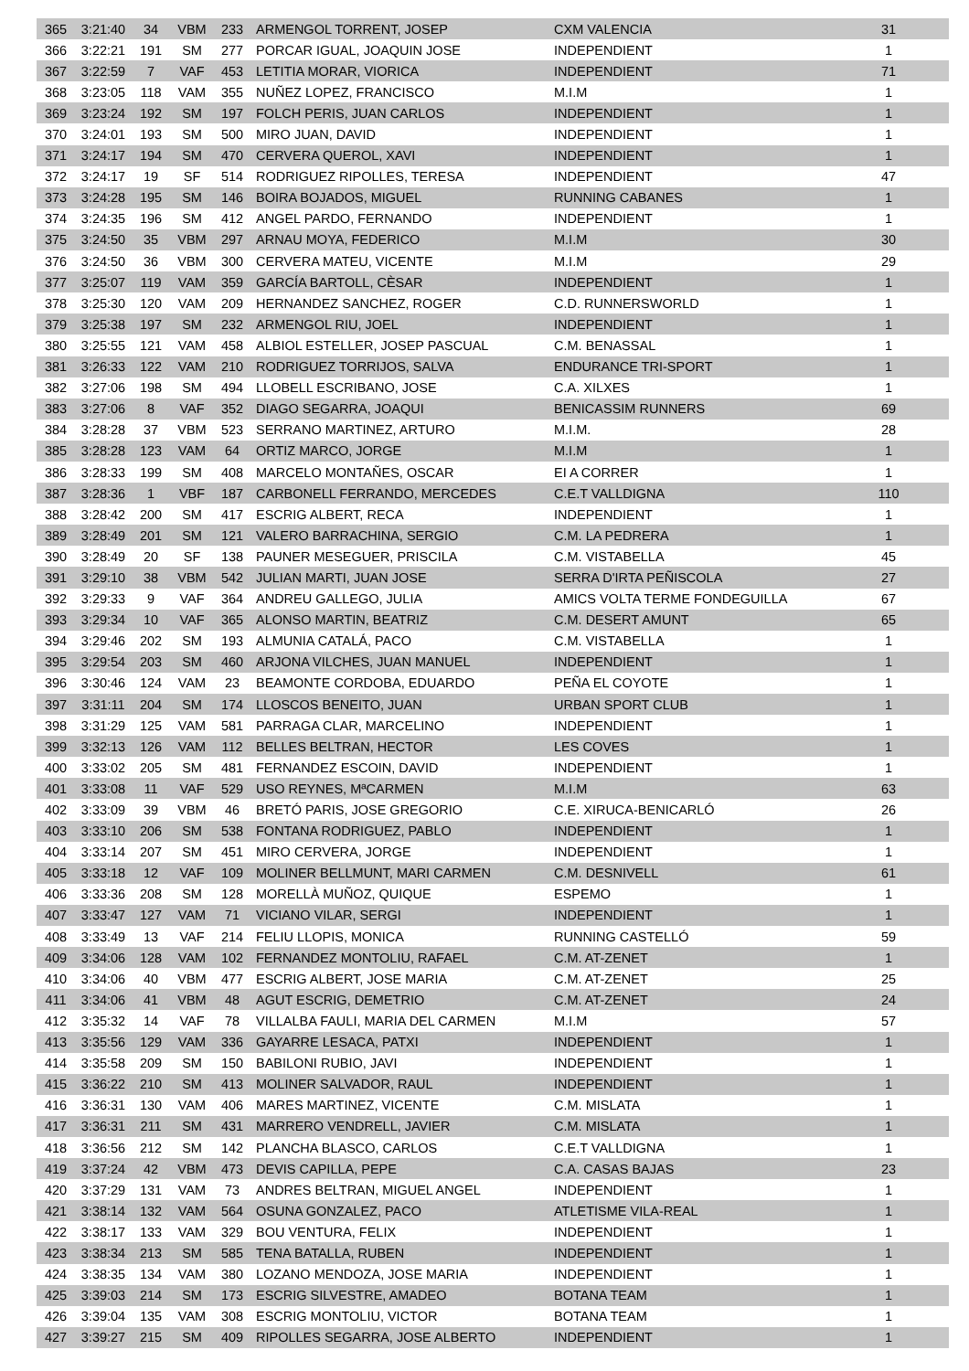| 365 | 3:21:40 | 34 | VBM | 233 | ARMENGOL TORRENT, JOSEP | CXM VALENCIA | 31 |
| 366 | 3:22:21 | 191 | SM | 277 | PORCAR IGUAL, JOAQUIN JOSE | INDEPENDIENT | 1 |
| 367 | 3:22:59 | 7 | VAF | 453 | LETITIA MORAR, VIORICA | INDEPENDIENT | 71 |
| 368 | 3:23:05 | 118 | VAM | 355 | NUÑEZ LOPEZ, FRANCISCO | M.I.M | 1 |
| 369 | 3:23:24 | 192 | SM | 197 | FOLCH PERIS, JUAN CARLOS | INDEPENDIENT | 1 |
| 370 | 3:24:01 | 193 | SM | 500 | MIRO JUAN, DAVID | INDEPENDIENT | 1 |
| 371 | 3:24:17 | 194 | SM | 470 | CERVERA QUEROL, XAVI | INDEPENDIENT | 1 |
| 372 | 3:24:17 | 19 | SF | 514 | RODRIGUEZ RIPOLLES, TERESA | INDEPENDIENT | 47 |
| 373 | 3:24:28 | 195 | SM | 146 | BOIRA BOJADOS, MIGUEL | RUNNING CABANES | 1 |
| 374 | 3:24:35 | 196 | SM | 412 | ANGEL PARDO, FERNANDO | INDEPENDIENT | 1 |
| 375 | 3:24:50 | 35 | VBM | 297 | ARNAU MOYA, FEDERICO | M.I.M | 30 |
| 376 | 3:24:50 | 36 | VBM | 300 | CERVERA MATEU, VICENTE | M.I.M | 29 |
| 377 | 3:25:07 | 119 | VAM | 359 | GARCÍA BARTOLL, CÈSAR | INDEPENDIENT | 1 |
| 378 | 3:25:30 | 120 | VAM | 209 | HERNANDEZ SANCHEZ, ROGER | C.D. RUNNERSWORLD | 1 |
| 379 | 3:25:38 | 197 | SM | 232 | ARMENGOL RIU, JOEL | INDEPENDIENT | 1 |
| 380 | 3:25:55 | 121 | VAM | 458 | ALBIOL ESTELLER, JOSEP PASCUAL | C.M. BENASSAL | 1 |
| 381 | 3:26:33 | 122 | VAM | 210 | RODRIGUEZ TORRIJOS, SALVA | ENDURANCE TRI-SPORT | 1 |
| 382 | 3:27:06 | 198 | SM | 494 | LLOBELL ESCRIBANO, JOSE | C.A. XILXES | 1 |
| 383 | 3:27:06 | 8 | VAF | 352 | DIAGO SEGARRA, JOAQUI | BENICASSIM RUNNERS | 69 |
| 384 | 3:28:28 | 37 | VBM | 523 | SERRANO MARTINEZ, ARTURO | M.I.M. | 28 |
| 385 | 3:28:28 | 123 | VAM | 64 | ORTIZ MARCO, JORGE | M.I.M | 1 |
| 386 | 3:28:33 | 199 | SM | 408 | MARCELO MONTAÑES, OSCAR | EI A CORRER | 1 |
| 387 | 3:28:36 | 1 | VBF | 187 | CARBONELL FERRANDO, MERCEDES | C.E.T VALLDIGNA | 110 |
| 388 | 3:28:42 | 200 | SM | 417 | ESCRIG ALBERT, RECA | INDEPENDIENT | 1 |
| 389 | 3:28:49 | 201 | SM | 121 | VALERO BARRACHINA, SERGIO | C.M. LA PEDRERA | 1 |
| 390 | 3:28:49 | 20 | SF | 138 | PAUNER MESEGUER, PRISCILA | C.M. VISTABELLA | 45 |
| 391 | 3:29:10 | 38 | VBM | 542 | JULIAN MARTI, JUAN JOSE | SERRA D'IRTA PEÑISCOLA | 27 |
| 392 | 3:29:33 | 9 | VAF | 364 | ANDREU GALLEGO, JULIA | AMICS VOLTA TERME FONDEGUILLA | 67 |
| 393 | 3:29:34 | 10 | VAF | 365 | ALONSO MARTIN, BEATRIZ | C.M. DESERT AMUNT | 65 |
| 394 | 3:29:46 | 202 | SM | 193 | ALMUNIA CATALÁ, PACO | C.M. VISTABELLA | 1 |
| 395 | 3:29:54 | 203 | SM | 460 | ARJONA VILCHES, JUAN MANUEL | INDEPENDIENT | 1 |
| 396 | 3:30:46 | 124 | VAM | 23 | BEAMONTE CORDOBA, EDUARDO | PEÑA EL COYOTE | 1 |
| 397 | 3:31:11 | 204 | SM | 174 | LLOSCOS BENEITO, JUAN | URBAN SPORT CLUB | 1 |
| 398 | 3:31:29 | 125 | VAM | 581 | PARRAGA CLAR, MARCELINO | INDEPENDIENT | 1 |
| 399 | 3:32:13 | 126 | VAM | 112 | BELLES BELTRAN, HECTOR | LES COVES | 1 |
| 400 | 3:33:02 | 205 | SM | 481 | FERNANDEZ ESCOIN, DAVID | INDEPENDIENT | 1 |
| 401 | 3:33:08 | 11 | VAF | 529 | USO REYNES, MªCARMEN | M.I.M | 63 |
| 402 | 3:33:09 | 39 | VBM | 46 | BRETÓ PARIS, JOSE GREGORIO | C.E. XIRUCA-BENICARLÓ | 26 |
| 403 | 3:33:10 | 206 | SM | 538 | FONTANA RODRIGUEZ, PABLO | INDEPENDIENT | 1 |
| 404 | 3:33:14 | 207 | SM | 451 | MIRO CERVERA, JORGE | INDEPENDIENT | 1 |
| 405 | 3:33:18 | 12 | VAF | 109 | MOLINER BELLMUNT, MARI CARMEN | C.M. DESNIVELL | 61 |
| 406 | 3:33:36 | 208 | SM | 128 | MORELLÀ MUÑOZ, QUIQUE | ESPEMO | 1 |
| 407 | 3:33:47 | 127 | VAM | 71 | VICIANO VILAR, SERGI | INDEPENDIENT | 1 |
| 408 | 3:33:49 | 13 | VAF | 214 | FELIU LLOPIS, MONICA | RUNNING CASTELLÓ | 59 |
| 409 | 3:34:06 | 128 | VAM | 102 | FERNANDEZ MONTOLIU, RAFAEL | C.M. AT-ZENET | 1 |
| 410 | 3:34:06 | 40 | VBM | 477 | ESCRIG ALBERT, JOSE MARIA | C.M. AT-ZENET | 25 |
| 411 | 3:34:06 | 41 | VBM | 48 | AGUT ESCRIG, DEMETRIO | C.M. AT-ZENET | 24 |
| 412 | 3:35:32 | 14 | VAF | 78 | VILLALBA FAULI, MARIA DEL CARMEN | M.I.M | 57 |
| 413 | 3:35:56 | 129 | VAM | 336 | GAYARRE LESACA, PATXI | INDEPENDIENT | 1 |
| 414 | 3:35:58 | 209 | SM | 150 | BABILONI RUBIO, JAVI | INDEPENDIENT | 1 |
| 415 | 3:36:22 | 210 | SM | 413 | MOLINER SALVADOR, RAUL | INDEPENDIENT | 1 |
| 416 | 3:36:31 | 130 | VAM | 406 | MARES MARTINEZ, VICENTE | C.M. MISLATA | 1 |
| 417 | 3:36:31 | 211 | SM | 431 | MARRERO VENDRELL, JAVIER | C.M. MISLATA | 1 |
| 418 | 3:36:56 | 212 | SM | 142 | PLANCHA BLASCO, CARLOS | C.E.T VALLDIGNA | 1 |
| 419 | 3:37:24 | 42 | VBM | 473 | DEVIS CAPILLA, PEPE | C.A. CASAS BAJAS | 23 |
| 420 | 3:37:29 | 131 | VAM | 73 | ANDRES BELTRAN, MIGUEL ANGEL | INDEPENDIENT | 1 |
| 421 | 3:38:14 | 132 | VAM | 564 | OSUNA GONZALEZ, PACO | ATLETISME VILA-REAL | 1 |
| 422 | 3:38:17 | 133 | VAM | 329 | BOU VENTURA, FELIX | INDEPENDIENT | 1 |
| 423 | 3:38:34 | 213 | SM | 585 | TENA BATALLA, RUBEN | INDEPENDIENT | 1 |
| 424 | 3:38:35 | 134 | VAM | 380 | LOZANO MENDOZA, JOSE MARIA | INDEPENDIENT | 1 |
| 425 | 3:39:03 | 214 | SM | 173 | ESCRIG SILVESTRE, AMADEO | BOTANA TEAM | 1 |
| 426 | 3:39:04 | 135 | VAM | 308 | ESCRIG MONTOLIU, VICTOR | BOTANA TEAM | 1 |
| 427 | 3:39:27 | 215 | SM | 409 | RIPOLLES SEGARRA, JOSE ALBERTO | INDEPENDIENT | 1 |